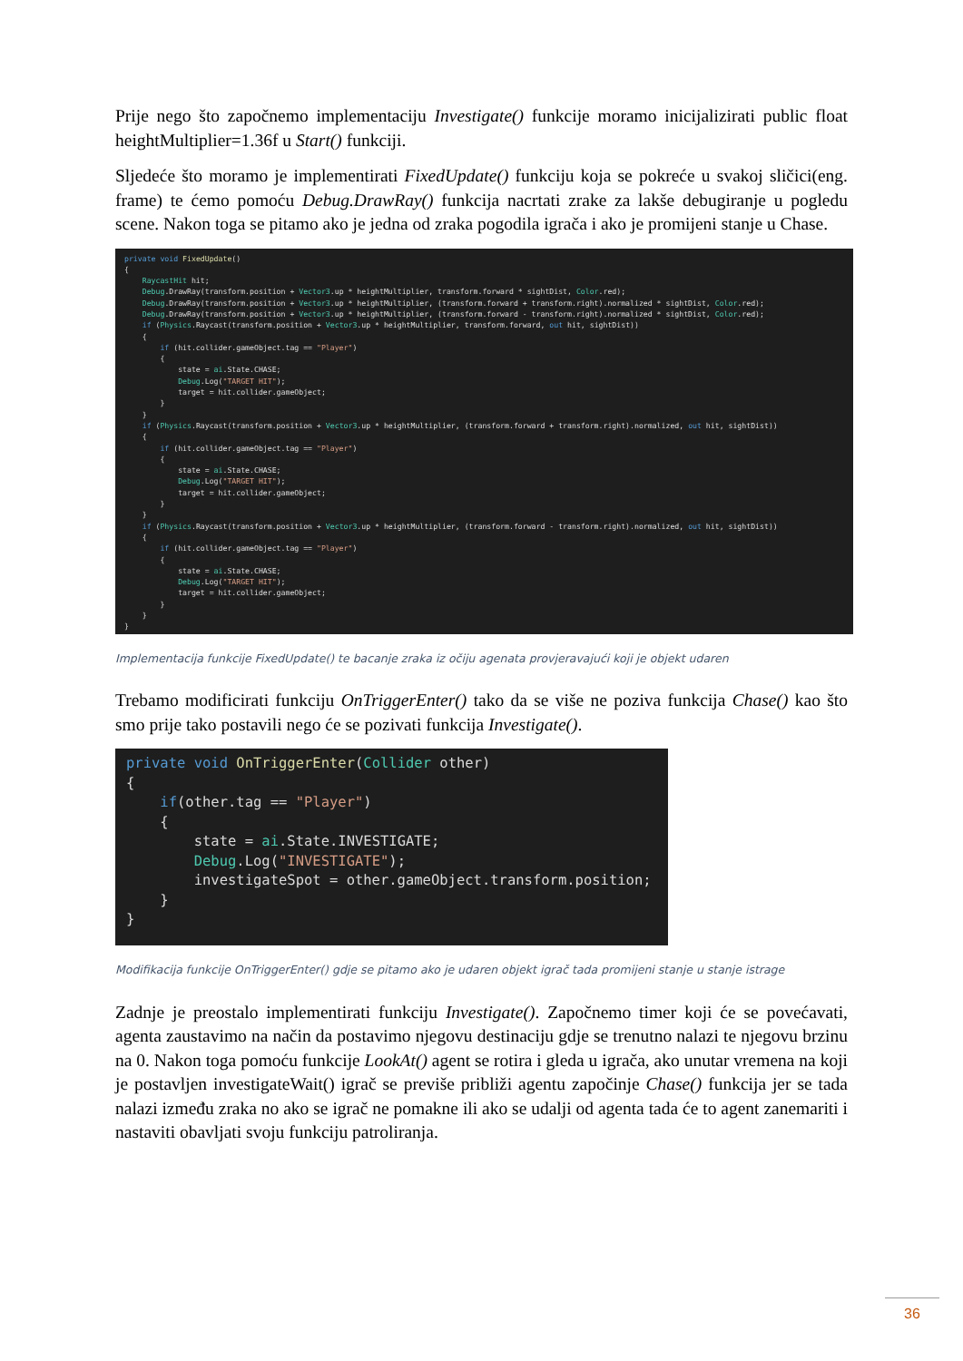Prije nego što započnemo implementaciju Investigate() funkcije moramo inicijalizirati public float heightMultiplier=1.36f u Start() funkciji.
Sljedeće što moramo je implementirati FixedUpdate() funkciju koja se pokreće u svakoj sličici(eng. frame) te ćemo pomoću Debug.DrawRay() funkcija nacrtati zrake za lakše debugiranje u pogledu scene. Nakon toga se pitamo ako je jedna od zraka pogodila igrača i ako je promijeni stanje u Chase.
private void FixedUpdate() { RaycastHit hit; Debug.DrawRay(transform.position + Vector3.up * heightMultiplier, transform.forward * sightDist, Color.red); Debug.DrawRay(transform.position + Vector3.up * heightMultiplier, (transform.forward + transform.right).normalized * sightDist, Color.red); Debug.DrawRay(transform.position + Vector3.up * heightMultiplier, (transform.forward - transform.right).normalized * sightDist, Color.red); if (Physics.Raycast(transform.position + Vector3.up * heightMultiplier, transform.forward, out hit, sightDist)) { if (hit.collider.gameObject.tag == "Player") { state = ai.State.CHASE; Debug.Log("TARGET HIT"); target = hit.collider.gameObject; } } if (Physics.Raycast(transform.position + Vector3.up * heightMultiplier, (transform.forward + transform.right).normalized, out hit, sightDist)) { if (hit.collider.gameObject.tag == "Player") { state = ai.State.CHASE; Debug.Log("TARGET HIT"); target = hit.collider.gameObject; } } if (Physics.Raycast(transform.position + Vector3.up * heightMultiplier, (transform.forward - transform.right).normalized, out hit, sightDist)) { if (hit.collider.gameObject.tag == "Player") { state = ai.State.CHASE; Debug.Log("TARGET HIT"); target = hit.collider.gameObject; } } }
Implementacija funkcije FixedUpdate() te bacanje zraka iz očiju agenata provjeravajući koji je objekt udaren
Trebamo modificirati funkciju OnTriggerEnter() tako da se više ne poziva funkcija Chase() kao što smo prije tako postavili nego će se pozivati funkcija Investigate().
private void OnTriggerEnter(Collider other) { if(other.tag == "Player") { state = ai.State.INVESTIGATE; Debug.Log("INVESTIGATE"); investigateSpot = other.gameObject.transform.position; } }
Modifikacija funkcije OnTriggerEnter() gdje se pitamo ako je udaren objekt igrač tada promijeni stanje u stanje istrage
Zadnje je preostalo implementirati funkciju Investigate(). Započnemo timer koji će se povećavati, agenta zaustavimo na način da postavimo njegovu destinaciju gdje se trenutno nalazi te njegovu brzinu na 0. Nakon toga pomoću funkcije LookAt() agent se rotira i gleda u igrača, ako unutar vremena na koji je postavljen investigateWait() igrač se previše približi agentu započinje Chase() funkcija jer se tada nalazi između zraka no ako se igrač ne pomakne ili ako se udalji od agenta tada će to agent zanemariti i nastaviti obavljati svoju funkciju patroliranja.
36